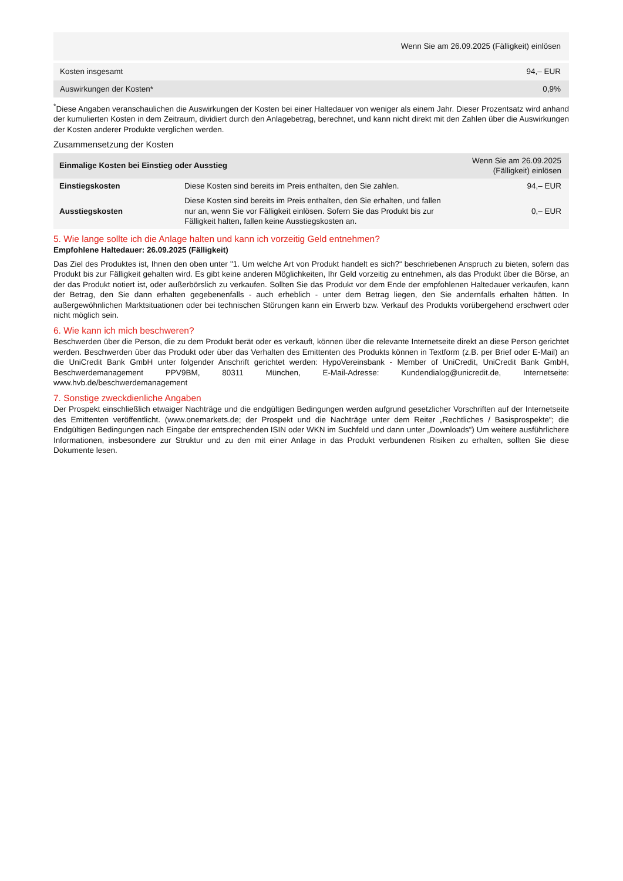| Wenn Sie am 26.09.2025 (Fälligkeit) einlösen | |
| --- | --- |
| Kosten insgesamt | 94,– EUR |
| Auswirkungen der Kosten* | 0,9% |
<sup>*</sup> Diese Angaben veranschaulichen die Auswirkungen der Kosten bei einer Haltedauer von weniger als einem Jahr. Dieser Prozentsatz wird anhand der kumulierten Kosten in dem Zeitraum, dividiert durch den Anlagebetrag, berechnet, und kann nicht direkt mit den Zahlen über die Auswirkungen der Kosten anderer Produkte verglichen werden.
Zusammensetzung der Kosten
| Einmalige Kosten bei Einstieg oder Ausstieg | | Wenn Sie am 26.09.2025 (Fälligkeit) einlösen |
| --- | --- | --- |
| Einstiegskosten | Diese Kosten sind bereits im Preis enthalten, den Sie zahlen. | 94,– EUR |
| Ausstiegskosten | Diese Kosten sind bereits im Preis enthalten, den Sie erhalten, und fallen nur an, wenn Sie vor Fälligkeit einlösen. Sofern Sie das Produkt bis zur Fälligkeit halten, fallen keine Ausstiegskosten an. | 0,– EUR |
5. Wie lange sollte ich die Anlage halten und kann ich vorzeitig Geld entnehmen?
Empfohlene Haltedauer: 26.09.2025 (Fälligkeit)
Das Ziel des Produktes ist, Ihnen den oben unter "1. Um welche Art von Produkt handelt es sich?“ beschriebenen Anspruch zu bieten, sofern das Produkt bis zur Fälligkeit gehalten wird. Es gibt keine anderen Möglichkeiten, Ihr Geld vorzeitig zu entnehmen, als das Produkt über die Börse, an der das Produkt notiert ist, oder außerbörslich zu verkaufen. Sollten Sie das Produkt vor dem Ende der empfohlenen Haltedauer verkaufen, kann der Betrag, den Sie dann erhalten gegebenenfalls - auch erheblich - unter dem Betrag liegen, den Sie andernfalls erhalten hätten. In außergewöhnlichen Marktsituationen oder bei technischen Störungen kann ein Erwerb bzw. Verkauf des Produkts vorübergehend erschwert oder nicht möglich sein.
6. Wie kann ich mich beschweren?
Beschwerden über die Person, die zu dem Produkt berät oder es verkauft, können über die relevante Internetseite direkt an diese Person gerichtet werden. Beschwerden über das Produkt oder über das Verhalten des Emittenten des Produkts können in Textform (z.B. per Brief oder E-Mail) an die UniCredit Bank GmbH unter folgender Anschrift gerichtet werden: HypoVereinsbank - Member of UniCredit, UniCredit Bank GmbH, Beschwerdemanagement PPV9BM, 80311 München, E-Mail-Adresse: Kundendialog@unicredit.de, Internetseite: www.hvb.de/beschwerdemanagement
7. Sonstige zweckdienliche Angaben
Der Prospekt einschließlich etwaiger Nachträge und die endgültigen Bedingungen werden aufgrund gesetzlicher Vorschriften auf der Internetseite des Emittenten veröffentlicht. (www.onemarkets.de; der Prospekt und die Nachträge unter dem Reiter „Rechtliches / Basisprospekte“; die Endgültigen Bedingungen nach Eingabe der entsprechenden ISIN oder WKN im Suchfeld und dann unter „Downloads“) Um weitere ausführlichere Informationen, insbesondere zur Struktur und zu den mit einer Anlage in das Produkt verbundenen Risiken zu erhalten, sollten Sie diese Dokumente lesen.